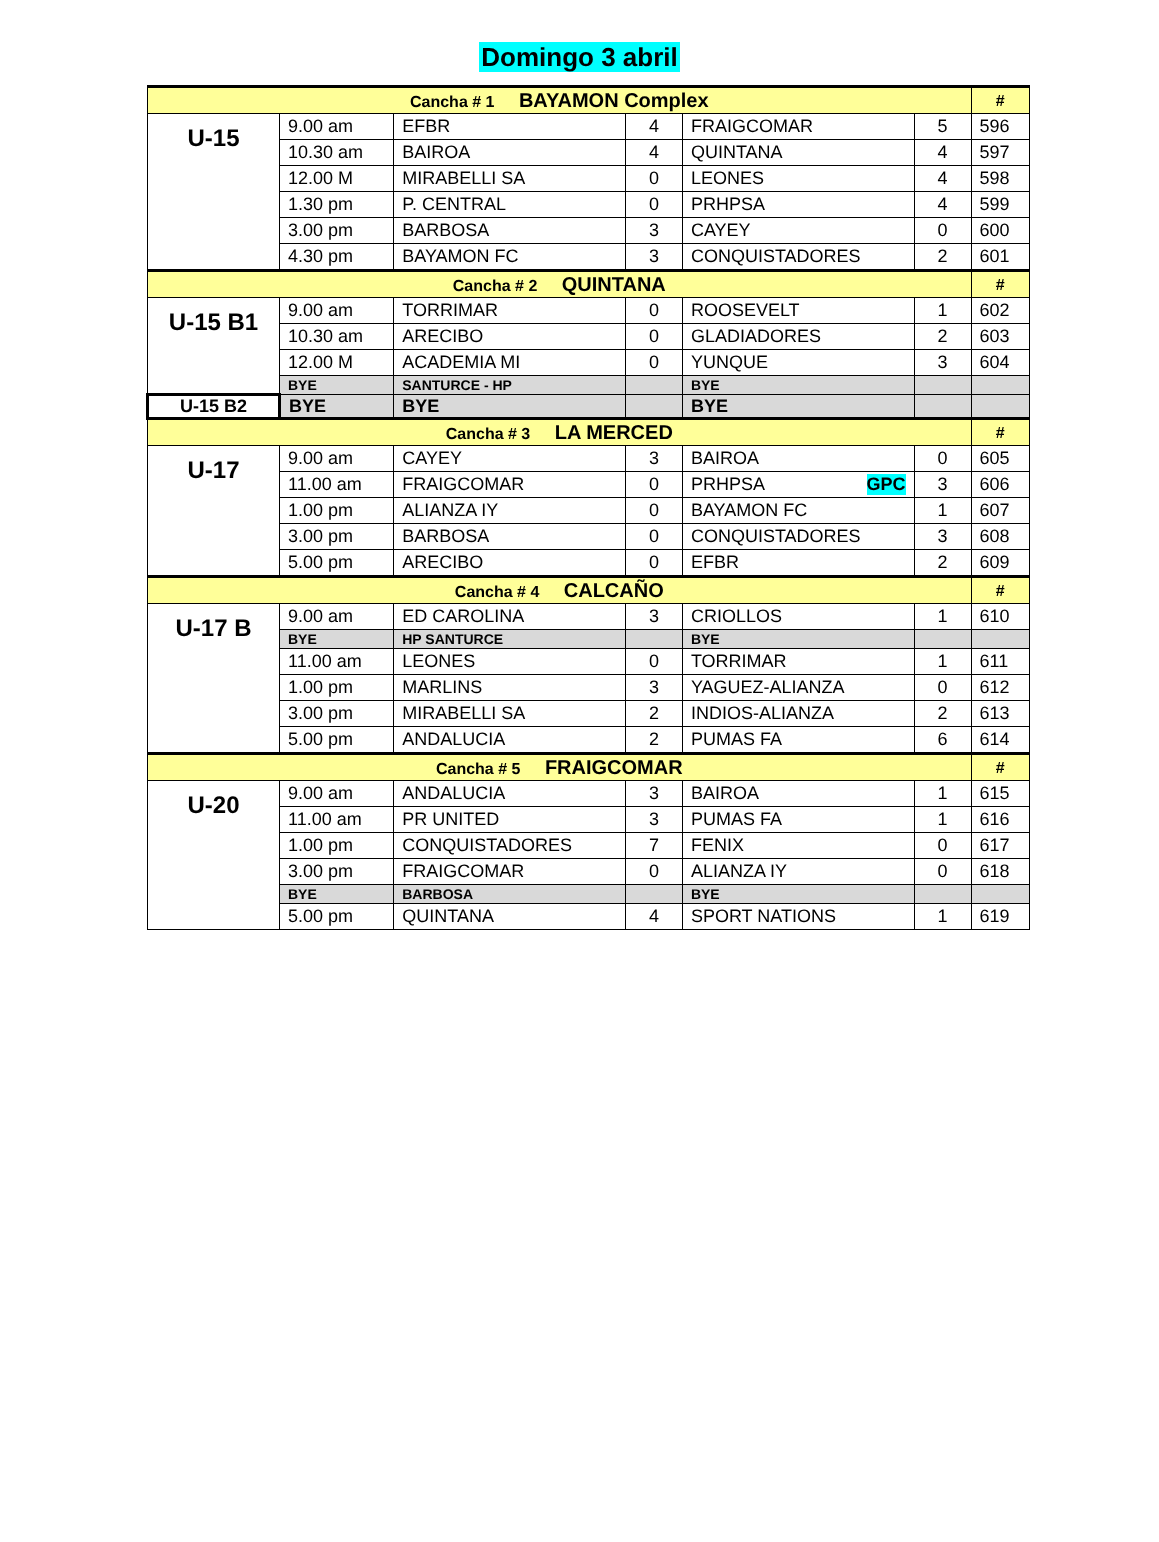Domingo 3 abril
| Cancha # 1 BAYAMON Complex | | | | | | # |
| --- | --- | --- | --- | --- | --- | --- |
| U-15 | 9.00 am | EFBR | 4 | FRAIGCOMAR | 5 | 596 |
| | 10.30 am | BAIROA | 4 | QUINTANA | 4 | 597 |
| | 12.00 M | MIRABELLI SA | 0 | LEONES | 4 | 598 |
| | 1.30 pm | P. CENTRAL | 0 | PRHPSA | 4 | 599 |
| | 3.00 pm | BARBOSA | 3 | CAYEY | 0 | 600 |
| | 4.30 pm | BAYAMON FC | 3 | CONQUISTADORES | 2 | 601 |
| Cancha # 2 QUINTANA | | | | | | # |
| U-15 B1 | 9.00 am | TORRIMAR | 0 | ROOSEVELT | 1 | 602 |
| | 10.30 am | ARECIBO | 0 | GLADIADORES | 2 | 603 |
| | 12.00 M | ACADEMIA MI | 0 | YUNQUE | 3 | 604 |
| | BYE | SANTURCE - HP | | BYE | | |
| U-15 B2 | BYE | BYE | | BYE | | |
| Cancha # 3 LA MERCED | | | | | | # |
| U-17 | 9.00 am | CAYEY | 3 | BAIROA | 0 | 605 |
| | 11.00 am | FRAIGCOMAR | 0 | PRHPSA GPC | 3 | 606 |
| | 1.00 pm | ALIANZA IY | 0 | BAYAMON FC | 1 | 607 |
| | 3.00 pm | BARBOSA | 0 | CONQUISTADORES | 3 | 608 |
| | 5.00 pm | ARECIBO | 0 | EFBR | 2 | 609 |
| Cancha # 4 CALCAÑO | | | | | | # |
| U-17 B | 9.00 am | ED CAROLINA | 3 | CRIOLLOS | 1 | 610 |
| | BYE | HP SANTURCE | | BYE | | |
| | 11.00 am | LEONES | 0 | TORRIMAR | 1 | 611 |
| | 1.00 pm | MARLINS | 3 | YAGUEZ-ALIANZA | 0 | 612 |
| | 3.00 pm | MIRABELLI SA | 2 | INDIOS-ALIANZA | 2 | 613 |
| | 5.00 pm | ANDALUCIA | 2 | PUMAS FA | 6 | 614 |
| Cancha # 5 FRAIGCOMAR | | | | | | # |
| U-20 | 9.00 am | ANDALUCIA | 3 | BAIROA | 1 | 615 |
| | 11.00 am | PR UNITED | 3 | PUMAS FA | 1 | 616 |
| | 1.00 pm | CONQUISTADORES | 7 | FENIX | 0 | 617 |
| | 3.00 pm | FRAIGCOMAR | 0 | ALIANZA IY | 0 | 618 |
| | BYE | BARBOSA | | BYE | | |
| | 5.00 pm | QUINTANA | 4 | SPORT NATIONS | 1 | 619 |